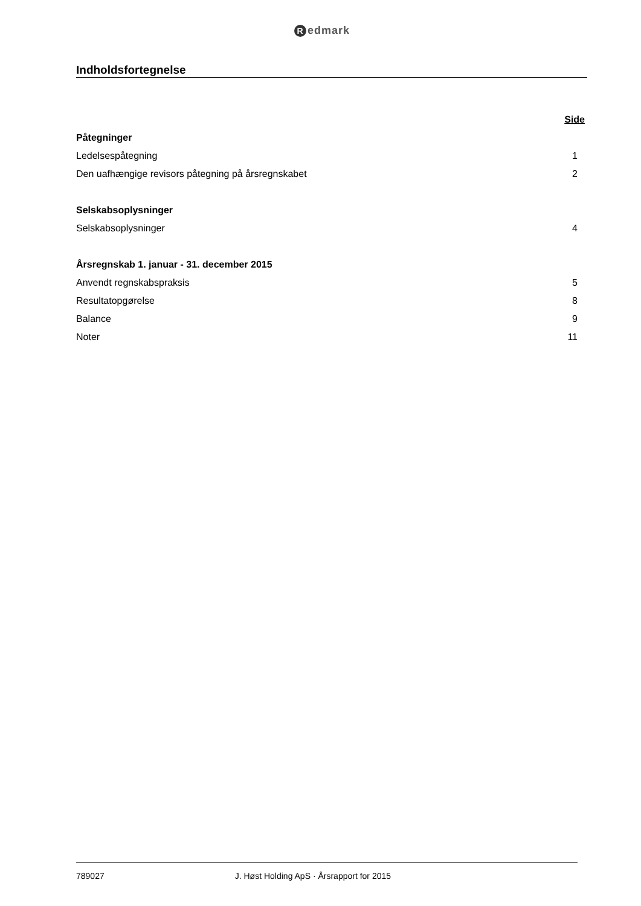Redmark
Indholdsfortegnelse
Side
Påtegninger
Ledelsespåtegning 1
Den uafhængige revisors påtegning på årsregnskabet 2
Selskabsoplysninger
Selskabsoplysninger 4
Årsregnskab 1. januar - 31. december 2015
Anvendt regnskabspraksis 5
Resultatopgørelse 8
Balance 9
Noter 11
789027 J. Høst Holding ApS · Årsrapport for 2015